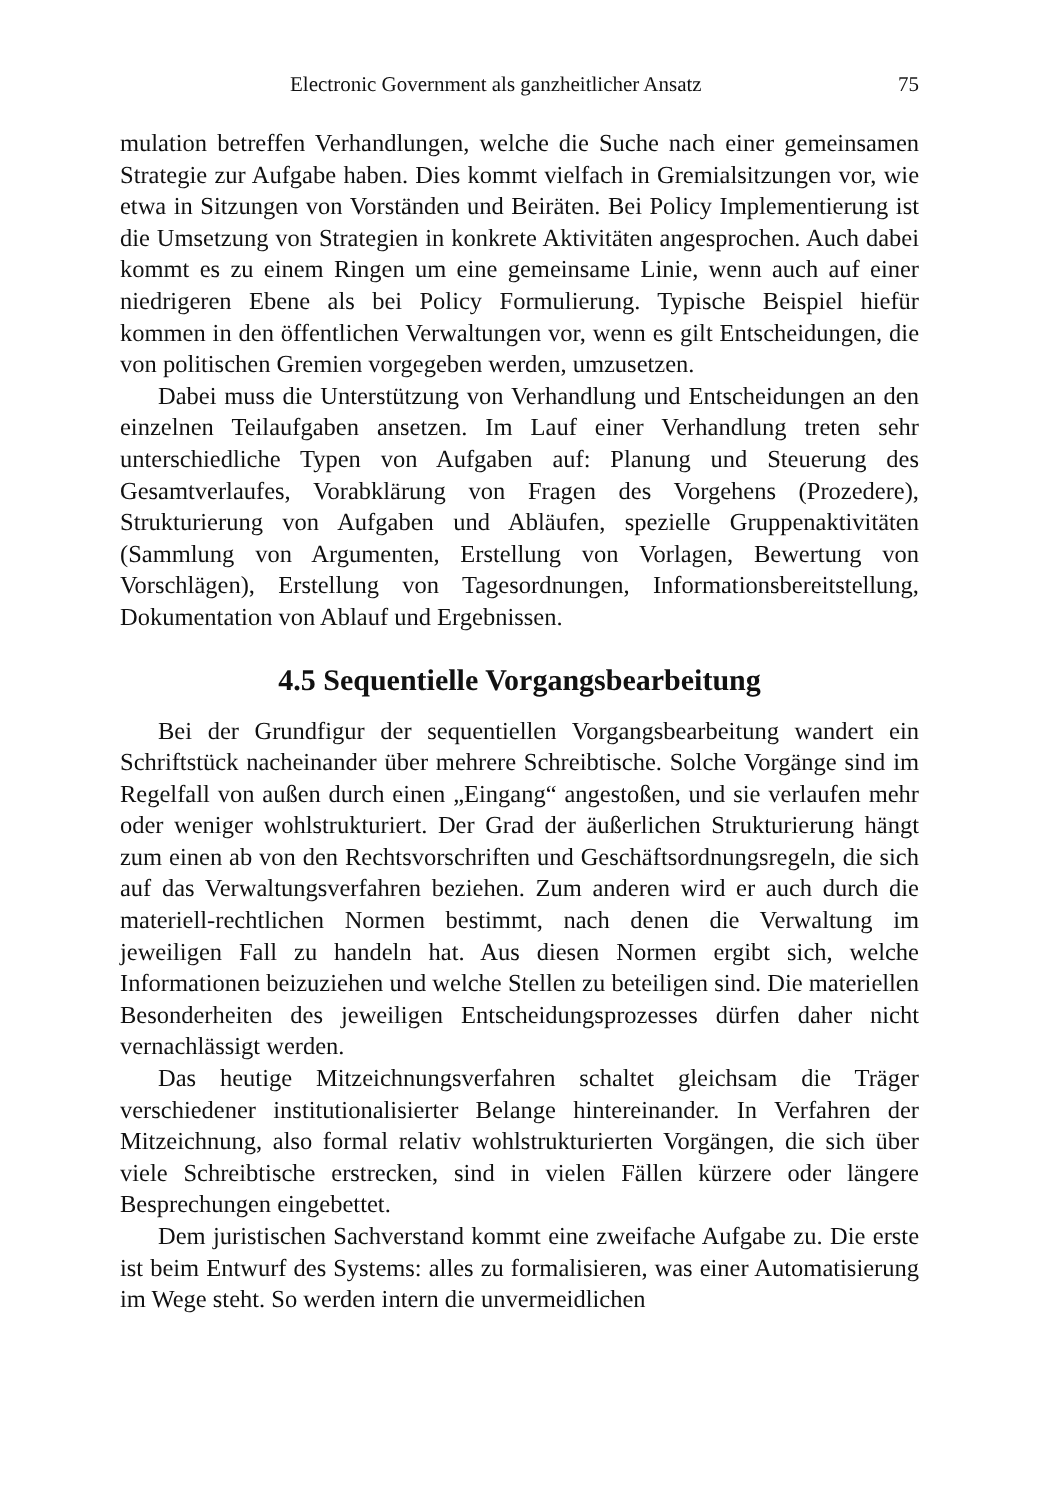Electronic Government als ganzheitlicher Ansatz 75
mulation betreffen Verhandlungen, welche die Suche nach einer gemeinsamen Strategie zur Aufgabe haben. Dies kommt vielfach in Gremialsitzungen vor, wie etwa in Sitzungen von Vorständen und Beiräten. Bei Policy Implementierung ist die Umsetzung von Strategien in konkrete Aktivitäten angesprochen. Auch dabei kommt es zu einem Ringen um eine gemeinsame Linie, wenn auch auf einer niedrigeren Ebene als bei Policy Formulierung. Typische Beispiel hiefür kommen in den öffentlichen Verwaltungen vor, wenn es gilt Entscheidungen, die von politischen Gremien vorgegeben werden, umzusetzen.
Dabei muss die Unterstützung von Verhandlung und Entscheidungen an den einzelnen Teilaufgaben ansetzen. Im Lauf einer Verhandlung treten sehr unterschiedliche Typen von Aufgaben auf: Planung und Steuerung des Gesamtverlaufes, Vorabklärung von Fragen des Vorgehens (Prozedere), Strukturierung von Aufgaben und Abläufen, spezielle Gruppenaktivitäten (Sammlung von Argumenten, Erstellung von Vorlagen, Bewertung von Vorschlägen), Erstellung von Tagesordnungen, Informationsbereitstellung, Dokumentation von Ablauf und Ergebnissen.
4.5 Sequentielle Vorgangsbearbeitung
Bei der Grundfigur der sequentiellen Vorgangsbearbeitung wandert ein Schriftstück nacheinander über mehrere Schreibtische. Solche Vorgänge sind im Regelfall von außen durch einen „Eingang“ angestoßen, und sie verlaufen mehr oder weniger wohlstrukturiert. Der Grad der äußerlichen Strukturierung hängt zum einen ab von den Rechtsvorschriften und Geschäftsordnungsregeln, die sich auf das Verwaltungsverfahren beziehen. Zum anderen wird er auch durch die materiell-rechtlichen Normen bestimmt, nach denen die Verwaltung im jeweiligen Fall zu handeln hat. Aus diesen Normen ergibt sich, welche Informationen beizuziehen und welche Stellen zu beteiligen sind. Die materiellen Besonderheiten des jeweiligen Entscheidungsprozesses dürfen daher nicht vernachlässigt werden.
Das heutige Mitzeichnungsverfahren schaltet gleichsam die Träger verschiedener institutionalisierter Belange hintereinander. In Verfahren der Mitzeichnung, also formal relativ wohlstrukturierten Vorgängen, die sich über viele Schreibtische erstrecken, sind in vielen Fällen kürzere oder längere Besprechungen eingebettet.
Dem juristischen Sachverstand kommt eine zweifache Aufgabe zu. Die erste ist beim Entwurf des Systems: alles zu formalisieren, was einer Automatisierung im Wege steht. So werden intern die unvermeidlichen